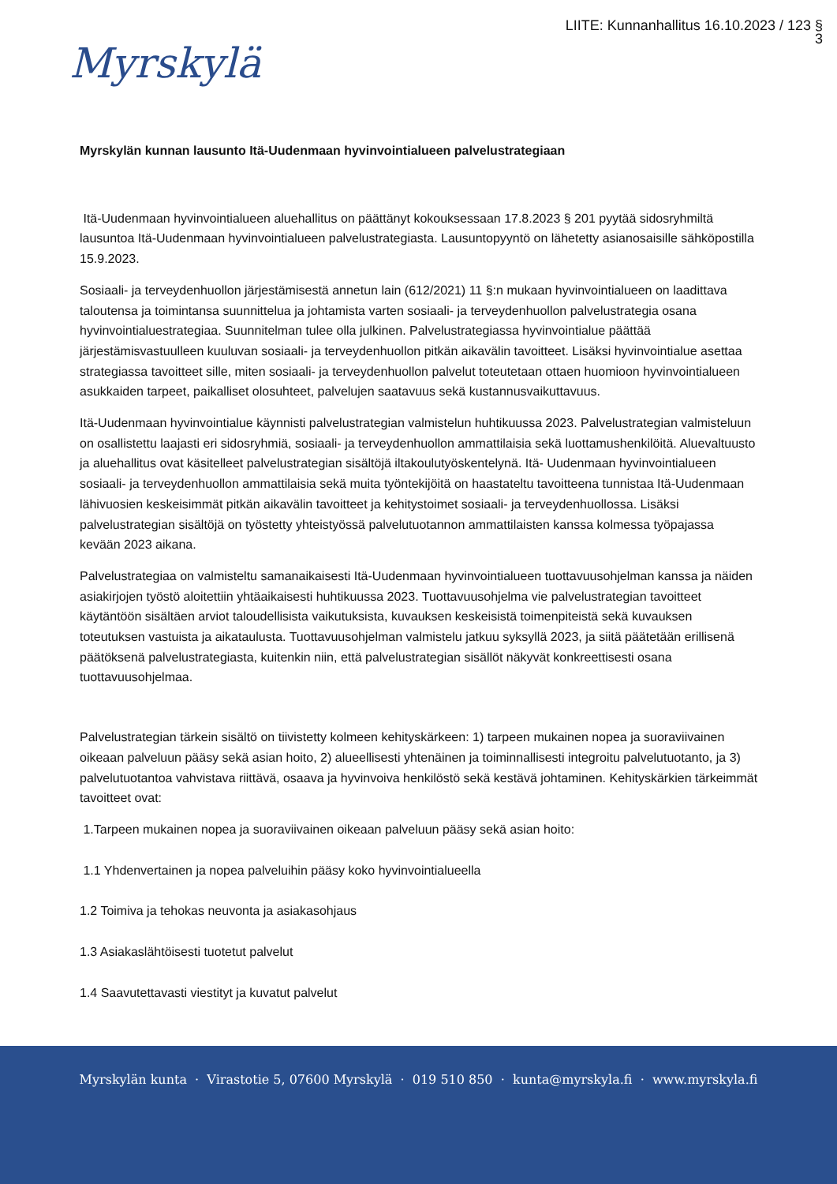LIITE: Kunnanhallitus 16.10.2023 / 123 §
3
Myrskylä
Myrskylän kunnan lausunto Itä-Uudenmaan hyvinvointialueen palvelustrategiaan
Itä-Uudenmaan hyvinvointialueen aluehallitus on päättänyt kokouksessaan 17.8.2023 § 201 pyytää sidosryhmiltä lausuntoa Itä-Uudenmaan hyvinvointialueen palvelustrategiasta. Lausuntopyyntö on lähetetty asianosaisille sähköpostilla 15.9.2023.
Sosiaali- ja terveydenhuollon järjestämisestä annetun lain (612/2021) 11 §:n mukaan hyvinvointialueen on laadittava taloutensa ja toimintansa suunnittelua ja johtamista varten sosiaali- ja terveydenhuollon palvelustrategia osana hyvinvointialuestrategiaa. Suunnitelman tulee olla julkinen. Palvelustrategiassa hyvinvointialue päättää järjestämisvastuulleen kuuluvan sosiaali- ja terveydenhuollon pitkän aikavälin tavoitteet. Lisäksi hyvinvointialue asettaa strategiassa tavoitteet sille, miten sosiaali- ja terveydenhuollon palvelut toteutetaan ottaen huomioon hyvinvointialueen asukkaiden tarpeet, paikalliset olosuhteet, palvelujen saatavuus sekä kustannusvaikuttavuus.
Itä-Uudenmaan hyvinvointialue käynnisti palvelustrategian valmistelun huhtikuussa 2023. Palvelustrategian valmisteluun on osallistettu laajasti eri sidosryhmiä, sosiaali- ja terveydenhuollon ammattilaisia sekä luottamushenkilöitä. Aluevaltuusto ja aluehallitus ovat käsitelleet palvelustrategian sisältöjä iltakoulutyöskentelynä. Itä- Uudenmaan hyvinvointialueen sosiaali- ja terveydenhuollon ammattilaisia sekä muita työntekijöitä on haastateltu tavoitteena tunnistaa Itä-Uudenmaan lähivuosien keskeisimmät pitkän aikavälin tavoitteet ja kehitystoimet sosiaali- ja terveydenhuollossa. Lisäksi palvelustrategian sisältöjä on työstetty yhteistyössä palvelutuotannon ammattilaisten kanssa kolmessa työpajassa kevään 2023 aikana.
Palvelustrategiaa on valmisteltu samanaikaisesti Itä-Uudenmaan hyvinvointialueen tuottavuusohjelman kanssa ja näiden asiakirjojen työstö aloitettiin yhtäaikaisesti huhtikuussa 2023. Tuottavuusohjelma vie palvelustrategian tavoitteet käytäntöön sisältäen arviot taloudellisista vaikutuksista, kuvauksen keskeisistä toimenpiteistä sekä kuvauksen toteutuksen vastuista ja aikataulusta. Tuottavuusohjelman valmistelu jatkuu syksyllä 2023, ja siitä päätetään erillisenä päätöksenä palvelustrategiasta, kuitenkin niin, että palvelustrategian sisällöt näkyvät konkreettisesti osana tuottavuusohjelmaa.
Palvelustrategian tärkein sisältö on tiivistetty kolmeen kehityskärkeen: 1) tarpeen mukainen nopea ja suoraviivainen oikeaan palveluun pääsy sekä asian hoito, 2) alueellisesti yhtenäinen ja toiminnallisesti integroitu palvelutuotanto, ja 3) palvelutuotantoa vahvistava riittävä, osaava ja hyvinvoiva henkilöstö sekä kestävä johtaminen. Kehityskärkien tärkeimmät tavoitteet ovat:
1.Tarpeen mukainen nopea ja suoraviivainen oikeaan palveluun pääsy sekä asian hoito:
1.1 Yhdenvertainen ja nopea palveluihin pääsy koko hyvinvointialueella
1.2 Toimiva ja tehokas neuvonta ja asiakasohjaus
1.3 Asiakaslähtöisesti tuotetut palvelut
1.4 Saavutettavasti viestityt ja kuvatut palvelut
Myrskylän kunta · Virastotie 5, 07600 Myrskylä · 019 510 850 · kunta@myrskyla.fi · www.myrskyla.fi